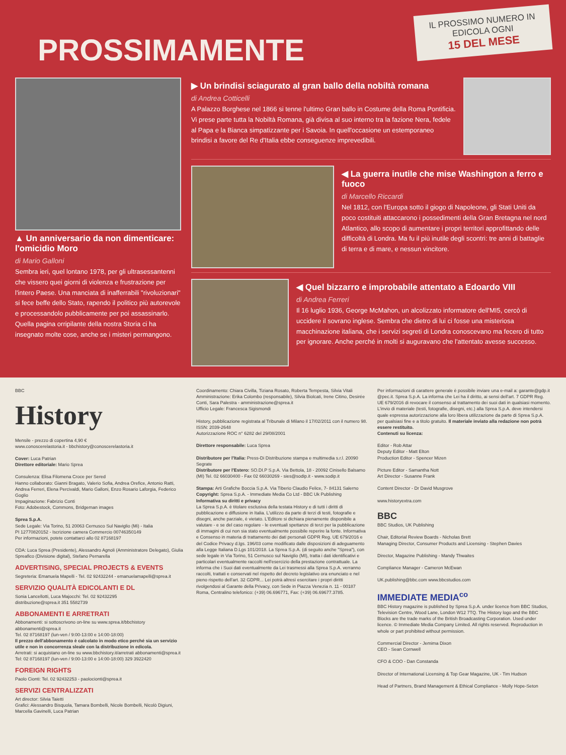PROSSIMAMENTE
IL PROSSIMO NUMERO IN EDICOLA OGNI
15 DEL MESE
▲ Un anniversario da non dimenticare: l'omicidio Moro
di Mario Galloni
Sembra ieri, quel lontano 1978, per gli ultrasessantenni che vissero quei giorni di violenza e frustrazione per l'intero Paese. Una manciata di inafferrabili "rivoluzionari" si fece beffe dello Stato, rapendo il politico più autorevole e processandolo pubblicamente per poi assassinarlo. Quella pagina orripilante della nostra Storia ci ha insegnato molte cose, anche se i misteri permangono.
▶ Un brindisi sciagurato al gran ballo della nobiltà romana
di Andrea Cotticelli
A Palazzo Borghese nel 1866 si tenne l'ultimo Gran ballo in Costume della Roma Pontificia. Vi prese parte tutta la Nobiltà Romana, già divisa al suo interno tra la fazione Nera, fedele al Papa e la Bianca simpatizzante per i Savoia. In quell'occasione un estemporaneo brindisi a favore del Re d'Italia ebbe conseguenze imprevedibili.
◀ La guerra inutile che mise Washington a ferro e fuoco
di Marcello Riccardi
Nel 1812, con l'Europa sotto il giogo di Napoleone, gli Stati Uniti da poco costituiti attaccarono i possedimenti della Gran Bretagna nel nord Atlantico, allo scopo di aumentare i propri territori approfittando delle difficoltà di Londra. Ma fu il più inutile degli scontri: tre anni di battaglie di terra e di mare, e nessun vincitore.
◀ Quel bizzarro e improbabile attentato a Edoardo VIII
di Andrea Ferreri
Il 16 luglio 1936, George McMahon, un alcolizzato informatore dell'MI5, cercò di uccidere il sovrano inglese. Sembra che dietro di lui ci fosse una misteriosa macchinazione italiana, che i servizi segreti di Londra conoscevano ma fecero di tutto per ignorare. Anche perché in molti si auguravano che l'attentato avesse successo.
BBC
History
Mensile - prezzo di copertina 4,90 €
www.conoscerelastoria.it - bbchistory@conoscerelastoria.it
Cover: Luca Patrian
Direttore editoriale: Mario Sprea
Consulenza: Elisa Filomena Croce per Sered
Hanno collaborato: Gianni Bragato, Valerio Sofia, Andrea Orefice, Antonio Ratti, Andrea Ferreri, Elena Percivaldi, Mario Galloni, Enzo Rosario Laforgia, Federico Goglio
Impaginazione: Fabrizio Conti
Foto: Adobestock, Commons, Bridgeman images
Sprea S.p.A.
Sede Legale: Via Torino, 51 20063 Cernusco Sul Naviglio (Mi) - Italia
PI 12770820152 - Iscrizione camera Commercio 00746350149
Per informazioni, potete contattarci allo 02 87168197
CDA: Luca Sprea (Presidente), Alessandro Agnoli (Amministratore Delegato), Giulia Spreafico (Divisione digital), Stefano Pernarella
ADVERTISING, SPECIAL PROJECTS & EVENTS
Segreteria: Emanuela Mapelli - Tel. 02 92432244 - emanuelamapelli@sprea.it
SERVIZIO QUALITÀ EDICOLANTI E DL
Sonia Lancellotti, Luca Majocchi: Tel. 02 92432295
distribuzione@sprea.it 351 5582739
ABBONAMENTI E ARRETRATI
Abbonamenti: si sottoscrivono on-line su www.sprea.it/bbchistory abbonamenti@sprea.it
Tel. 02 87168197 (lun-ven / 9:00-13:00 e 14:00-18:00)
Il prezzo dell'abbonamento è calcolato in modo etico perché sia un servizio utile e non in concorrenza sleale con la distribuzione in edicola.
Arretrati: si acquistano on-line su www.bbchistory.it/arretrati abbonamenti@sprea.it Tel: 02 87168197 (lun-ven / 9:00-13:00 e 14:00-18:00) 329 3922420
FOREIGN RIGHTS
Paolo Cionti: Tel. 02 92432253 - paolocionti@sprea.it
SERVIZI CENTRALIZZATI
Art director: Silvia Taietti
Grafici: Alessandro Bisquola, Tamara Bombelli, Nicole Bombelli, Nicolò Digiuni, Marcella Gavinelli, Luca Patrian
Coordinamento: Chiara Civilla, Tiziana Rosato, Roberta Tempesta, Silvia Vitali
Amministrazione: Erika Colombo (responsabile), Silvia Biolcati, Irene Citino, Desirée Conti, Sara Palestra - amministrazione@sprea.it
Ufficio Legale: Francesca Sigismondi
History, pubblicazione registrata al Tribunale di Milano il 17/02/2011 con il numero 98. ISSN: 2039-2648
Autorizzazione ROC n° 6282 del 29/08/2001
Direttore responsabile: Luca Sprea
Distributore per l'Italia: Press-Di Distribuzione stampa e multimedia s.r.l. 20090 Segrate
Distributore per l'Estero: SO.DI.P S.p.A. Via Bettola, 18 - 20092 Cinisello Balsamo (MI) Tel. 02 66030400 - Fax 02 66030269 - sies@sodip.it - www.sodip.it
Stampa: Arti Grafiche Boccia S.p.A. Via Tiberio Claudio Felice, 7- 84131 Salerno
Copyright: Sprea S.p.A. - Immediate Media Co Ltd - BBC Uk Publishing
Informativa su diritti e privacy
La Sprea S.p.A. è titolare esclusiva della testata History e di tutti i diritti di pubblicazione e diffusione in Italia. L'utilizzo da parte di terzi di testi, fotografie e disegni, anche parziale, è vietato. L'Editore si dichiara pienamente disponibile a valutare - e se del caso regolare - le eventuali spettanze di terzi per la pubblicazione di immagini di cui non sia stato eventualmente possibile reperire la fonte. Informativa e Consenso in materia di trattamento dei dati personali GDPR Reg. UE 679/2016 e del Codice Privacy d.lgs. 196/03 come modificato dalle disposizioni di adeguamento alla Legge Italiana D.Lgs 101/2018. La Sprea S.p.A. (di seguito anche "Sprea"), con sede legale in Via Torino, 51 Cernusco sul Naviglio (MI), tratta i dati identificativi e particolari eventualmente raccolti nell'esercizio della prestazione contrattuale. La informa che i Suoi dati eventualmente da Lei trasmessi alla Sprea S.p.A. verranno raccolti, trattati e conservati nel rispetto del decreto legislativo ora enunciato e nel pieno rispetto dell'art. 32 GDPR... Lei potrà altresì esercitare i propri diritti rivolgendosi al Garante della Privacy, con Sede in Piazza Venezia n. 11 - 00187 Roma, Centralino telefonico: (+39) 06.696771, Fax: (+39) 06.69677.3785.
Per informazioni di carattere generale è possibile inviare una e-mail a: garante@gdp.it @pec.it. Sprea S.p.A. La informa che Lei ha il diritto, ai sensi dell'art. 7 GDPR Reg. UE 679/2016 di revocare il consenso al trattamento dei suoi dati in qualsiasi momento. L'invio di materiale (testi, fotografie, disegni, etc.) alla Sprea S.p.A. deve intendersi quale espressa autorizzazione alla loro libera utilizzazione da parte di Sprea S.p.A. per qualsiasi fine e a titolo gratuito. Il materiale inviato alla redazione non potrà essere restituito.
Contenuti su licenza:
Editor - Rob Attar
Deputy Editor - Matt Elton
Production Editor - Spencer Mizen
Picture Editor - Samantha Nott
Art Director - Susanne Frank
Content Director - Dr David Musgrove
www.historyextra.com
BBC
BBC Studios, UK Publishing
Chair, Editorial Review Boards - Nicholas Brett
Managing Director, Consumer Products and Licensing - Stephen Davies
Director, Magazine Publishing - Mandy Thwaites
Compliance Manager - Cameron McEwan
UK.publishing@bbc.com www.bbcstudios.com
IMMEDIATE MEDIA<sup>co</sup>
BBC History magazine is published by Sprea S.p.A. under licence from BBC Studios, Television Centre, Wood Lane, London W12 7TQ. The History logo and the BBC Blocks are the trade marks of the British Broadcasting Corporation. Used under licence. © Immediate Media Company Limited. All rights reserved. Reproduction in whole or part prohibited without permission.
Commercial Director - Jemima Dixon
CEO - Sean Cornwell
CFO & COO - Dan Constanda
Director of International Licensing & Top Gear Magazine, UK - Tim Hudson
Head of Partners, Brand Management & Ethical Compliance - Molly Hope-Seton